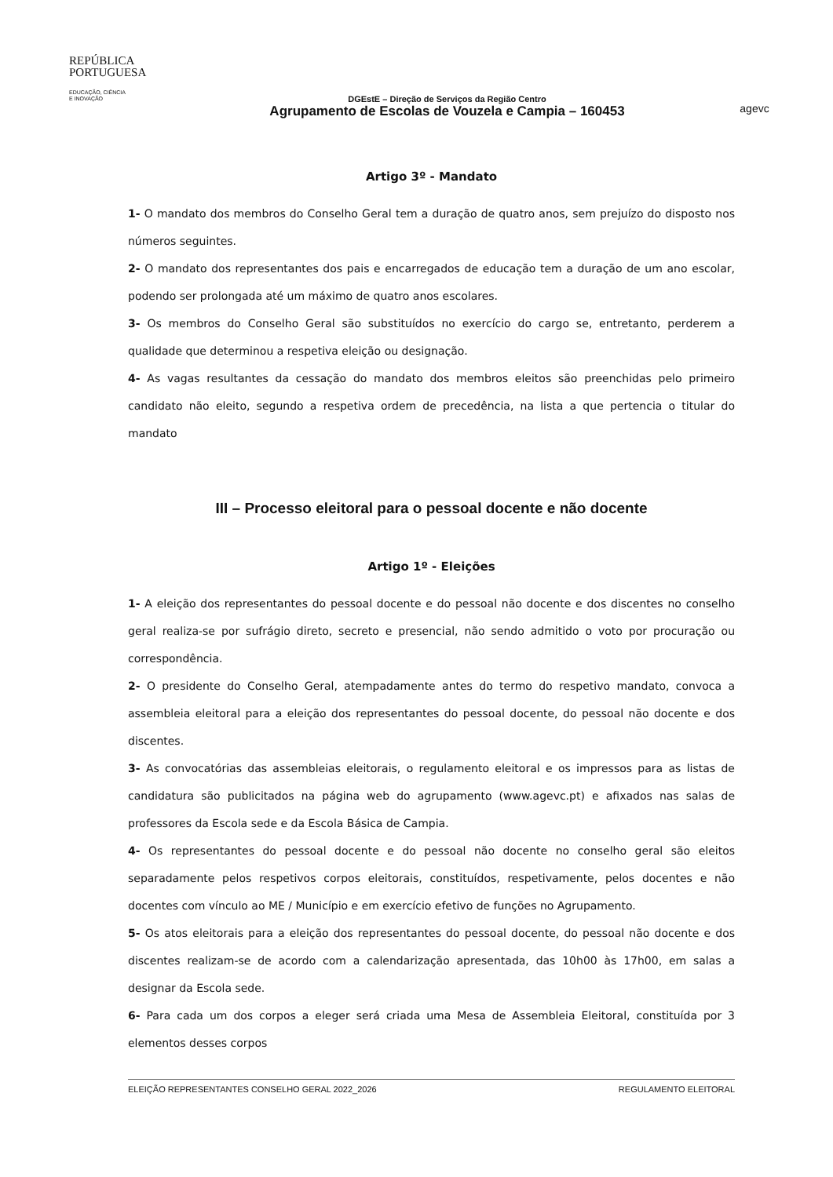REPÚBLICA
PORTUGUESA
EDUCAÇÃO, CIÊNCIA
E INOVAÇÃO
DGEstE – Direção de Serviços da Região Centro
Agrupamento de Escolas de Vouzela e Campia – 160453
agevc
Artigo 3º - Mandato
1- O mandato dos membros do Conselho Geral tem a duração de quatro anos, sem prejuízo do disposto nos números seguintes.
2- O mandato dos representantes dos pais e encarregados de educação tem a duração de um ano escolar, podendo ser prolongada até um máximo de quatro anos escolares.
3- Os membros do Conselho Geral são substituídos no exercício do cargo se, entretanto, perderem a qualidade que determinou a respetiva eleição ou designação.
4- As vagas resultantes da cessação do mandato dos membros eleitos são preenchidas pelo primeiro candidato não eleito, segundo a respetiva ordem de precedência, na lista a que pertencia o titular do mandato
III – Processo eleitoral para o pessoal docente e não docente
Artigo 1º - Eleições
1- A eleição dos representantes do pessoal docente e do pessoal não docente e dos discentes no conselho geral realiza-se por sufrágio direto, secreto e presencial, não sendo admitido o voto por procuração ou correspondência.
2- O presidente do Conselho Geral, atempadamente antes do termo do respetivo mandato, convoca a assembleia eleitoral para a eleição dos representantes do pessoal docente, do pessoal não docente e dos discentes.
3- As convocatórias das assembleias eleitorais, o regulamento eleitoral e os impressos para as listas de candidatura são publicitados na página web do agrupamento (www.agevc.pt) e afixados nas salas de professores da Escola sede e da Escola Básica de Campia.
4- Os representantes do pessoal docente e do pessoal não docente no conselho geral são eleitos separadamente pelos respetivos corpos eleitorais, constituídos, respetivamente, pelos docentes e não docentes com vínculo ao ME / Município e em exercício efetivo de funções no Agrupamento.
5- Os atos eleitorais para a eleição dos representantes do pessoal docente, do pessoal não docente e dos discentes realizam-se de acordo com a calendarização apresentada, das 10h00 às 17h00, em salas a designar da Escola sede.
6- Para cada um dos corpos a eleger será criada uma Mesa de Assembleia Eleitoral, constituída por 3 elementos desses corpos
ELEIÇÃO REPRESENTANTES CONSELHO GERAL 2022_2026 REGULAMENTO ELEITORAL